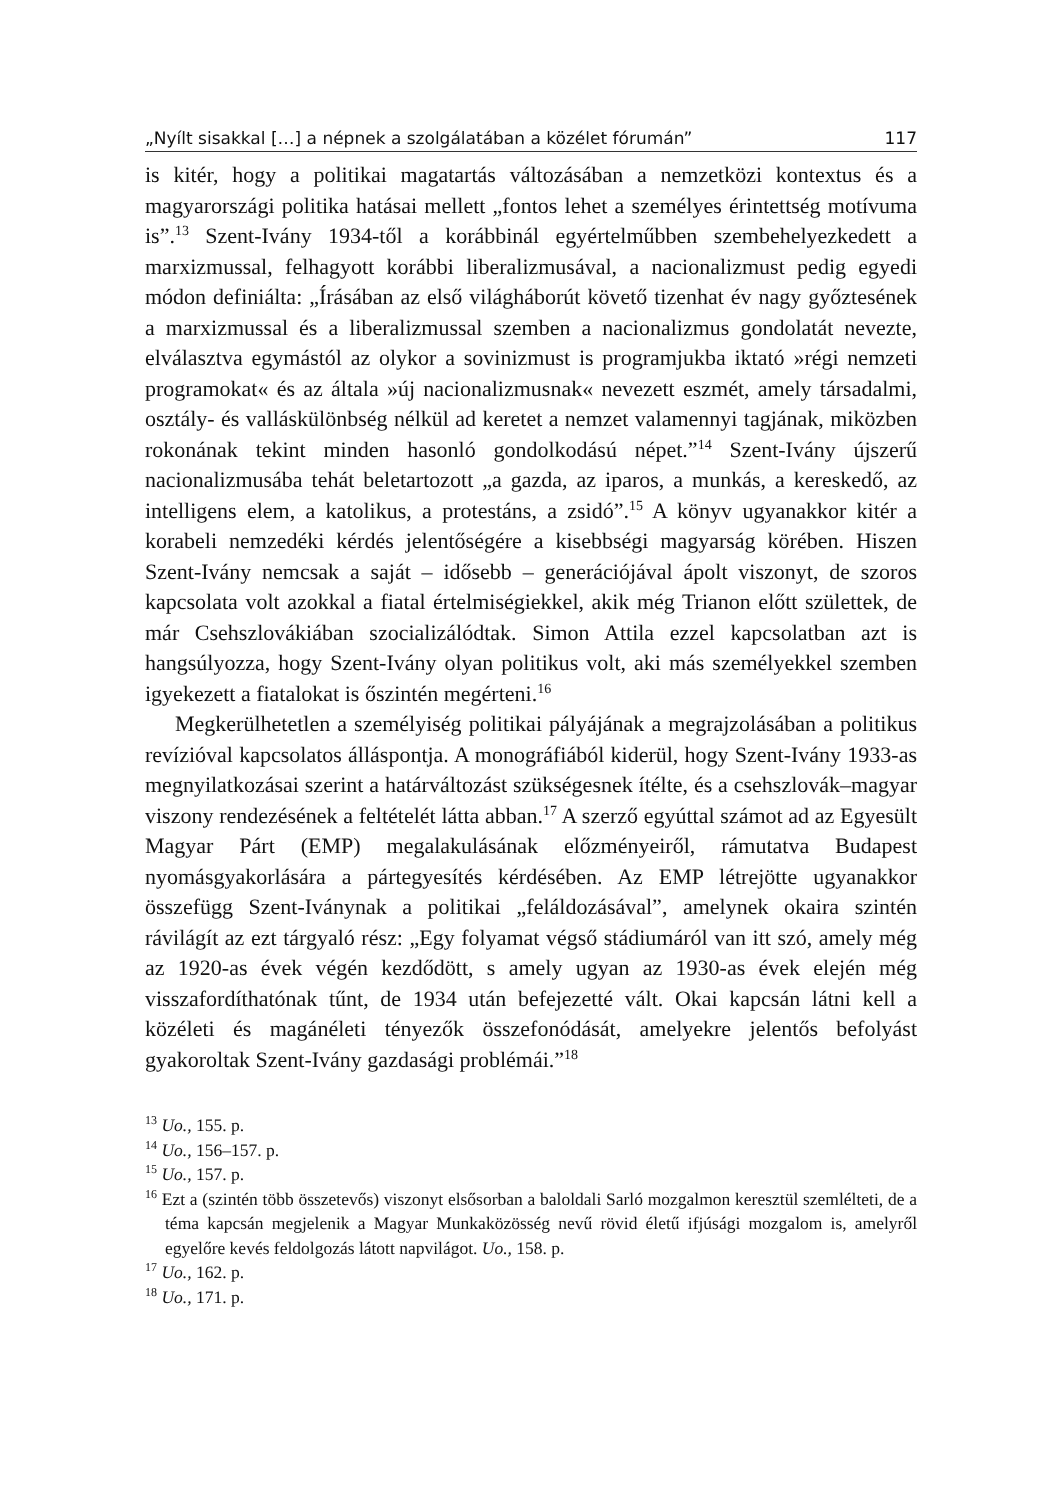„Nyílt sisakkal […] a népnek a szolgálatában a közélet fórumán” 117
is kitér, hogy a politikai magatartás változásában a nemzetközi kontextus és a magyarországi politika hatásai mellett „fontos lehet a személyes érintettség motívuma is”.<sup>13</sup> Szent-Ivány 1934-től a korábbinál egyértelműbben szembehelyezkedett a marxizmussal, felhagyott korábbi liberalizmusával, a nacionalizmust pedig egyedi módon definiálta: „Írásában az első világháborút követő tizenhat év nagy győztesének a marxizmussal és a liberalizmussal szemben a nacionalizmus gondolatát nevezte, elválasztva egymástól az olykor a sovinizmust is programjukba iktató »régi nemzeti programokat« és az általa »új nacionalizmusnak« nevezett eszmét, amely társadalmi, osztály- és valláskülönbség nélkül ad keretet a nemzet valamennyi tagjának, miközben rokonának tekint minden hasonló gondolkodású népet.”<sup>14</sup> Szent-Ivány újszerű nacionalizmusába tehát beletartozott „a gazda, az iparos, a munkás, a kereskedő, az intelligens elem, a katolikus, a protestáns, a zsidó”.<sup>15</sup> A könyv ugyanakkor kitér a korabeli nemzedéki kérdés jelentőségére a kisebbségi magyarság körében. Hiszen Szent-Ivány nemcsak a saját – idősebb – generációjával ápolt viszonyt, de szoros kapcsolata volt azokkal a fiatal értelmiségiekkel, akik még Trianon előtt születtek, de már Csehszlovákiában szocializálódtak. Simon Attila ezzel kapcsolatban azt is hangsúlyozza, hogy Szent-Ivány olyan politikus volt, aki más személyekkel szemben igyekezett a fiatalokat is őszintén megérteni.<sup>16</sup>
Megkerülhetetlen a személyiség politikai pályájának a megrajzolásában a politikus revízióval kapcsolatos álláspontja. A monográfiából kiderül, hogy Szent-Ivány 1933-as megnyilatkozásai szerint a határváltozást szükségesnek ítélte, és a csehszlovák–magyar viszony rendezésének a feltételét látta abban.<sup>17</sup> A szerző egyúttal számot ad az Egyesült Magyar Párt (EMP) megalakulásának előzményeiről, rámutatva Budapest nyomásgyakorlására a pártegyesítés kérdésében. Az EMP létrejötte ugyanakkor összefügg Szent-Iványnak a politikai „feláldozásával”, amelynek okaira szintén rávilágít az ezt tárgyaló rész: „Egy folyamat végső stádiumáról van itt szó, amely még az 1920-as évek végén kezdődött, s amely ugyan az 1930-as évek elején még visszafordíthatónak tűnt, de 1934 után befejezetté vált. Okai kapcsán látni kell a közéleti és magánéleti tényezők összefonódását, amelyekre jelentős befolyást gyakoroltak Szent-Ivány gazdasági problémái.”<sup>18</sup>
<sup>13</sup> Uo., 155. p.
<sup>14</sup> Uo., 156–157. p.
<sup>15</sup> Uo., 157. p.
<sup>16</sup> Ezt a (szintén több összetevős) viszonyt elsősorban a baloldali Sarló mozgalmon keresztül szemlélteti, de a téma kapcsán megjelenik a Magyar Munkaközösség nevű rövid életű ifjúsági mozgalom is, amelyről egyelőre kevés feldolgozás látott napvilágot. Uo., 158. p.
<sup>17</sup> Uo., 162. p.
<sup>18</sup> Uo., 171. p.